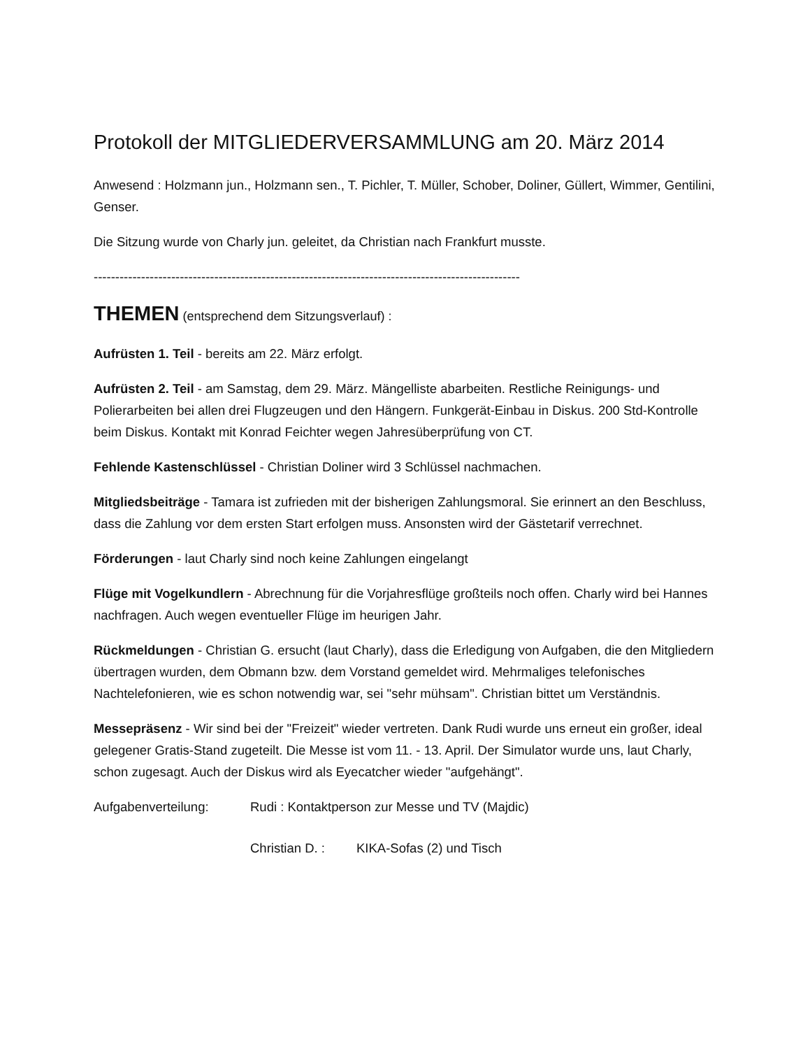Protokoll der MITGLIEDERVERSAMMLUNG am 20. März 2014
Anwesend : Holzmann jun., Holzmann sen., T. Pichler, T. Müller, Schober, Doliner, Güllert, Wimmer, Gentilini, Genser.
Die Sitzung wurde von Charly jun. geleitet, da Christian nach Frankfurt musste.
---------------------------------------------------------------------------------------------------
THEMEN (entsprechend dem Sitzungsverlauf) :
Aufrüsten 1. Teil - bereits am 22. März erfolgt.
Aufrüsten 2. Teil - am Samstag, dem 29. März. Mängelliste abarbeiten. Restliche Reinigungs- und Polierarbeiten bei allen drei Flugzeugen und den Hängern. Funkgerät-Einbau in Diskus. 200 Std-Kontrolle beim Diskus. Kontakt mit Konrad Feichter wegen Jahresüberprüfung von CT.
Fehlende Kastenschlüssel - Christian Doliner wird 3 Schlüssel nachmachen.
Mitgliedsbeiträge - Tamara ist zufrieden mit der bisherigen Zahlungsmoral. Sie erinnert an den Beschluss, dass die Zahlung vor dem ersten Start erfolgen muss. Ansonsten wird der Gästetarif verrechnet.
Förderungen - laut Charly sind noch keine Zahlungen eingelangt
Flüge mit Vogelkundlern - Abrechnung für die Vorjahresflüge großteils noch offen. Charly wird bei Hannes nachfragen. Auch wegen eventueller Flüge im heurigen Jahr.
Rückmeldungen - Christian G. ersucht (laut Charly), dass die Erledigung von Aufgaben, die den Mitgliedern übertragen wurden, dem Obmann bzw. dem Vorstand gemeldet wird. Mehrmaliges telefonisches Nachtelefonieren, wie es schon notwendig war, sei "sehr mühsam". Christian bittet um Verständnis.
Messepräsenz - Wir sind bei der "Freizeit" wieder vertreten. Dank Rudi wurde uns erneut ein großer, ideal gelegener Gratis-Stand zugeteilt. Die Messe ist vom 11. - 13. April. Der Simulator wurde uns, laut Charly, schon zugesagt. Auch der Diskus wird als Eyecatcher wieder "aufgehängt".
Aufgabenverteilung: Rudi : Kontaktperson zur Messe und TV (Majdic)
Christian D. : KIKA-Sofas (2) und Tisch